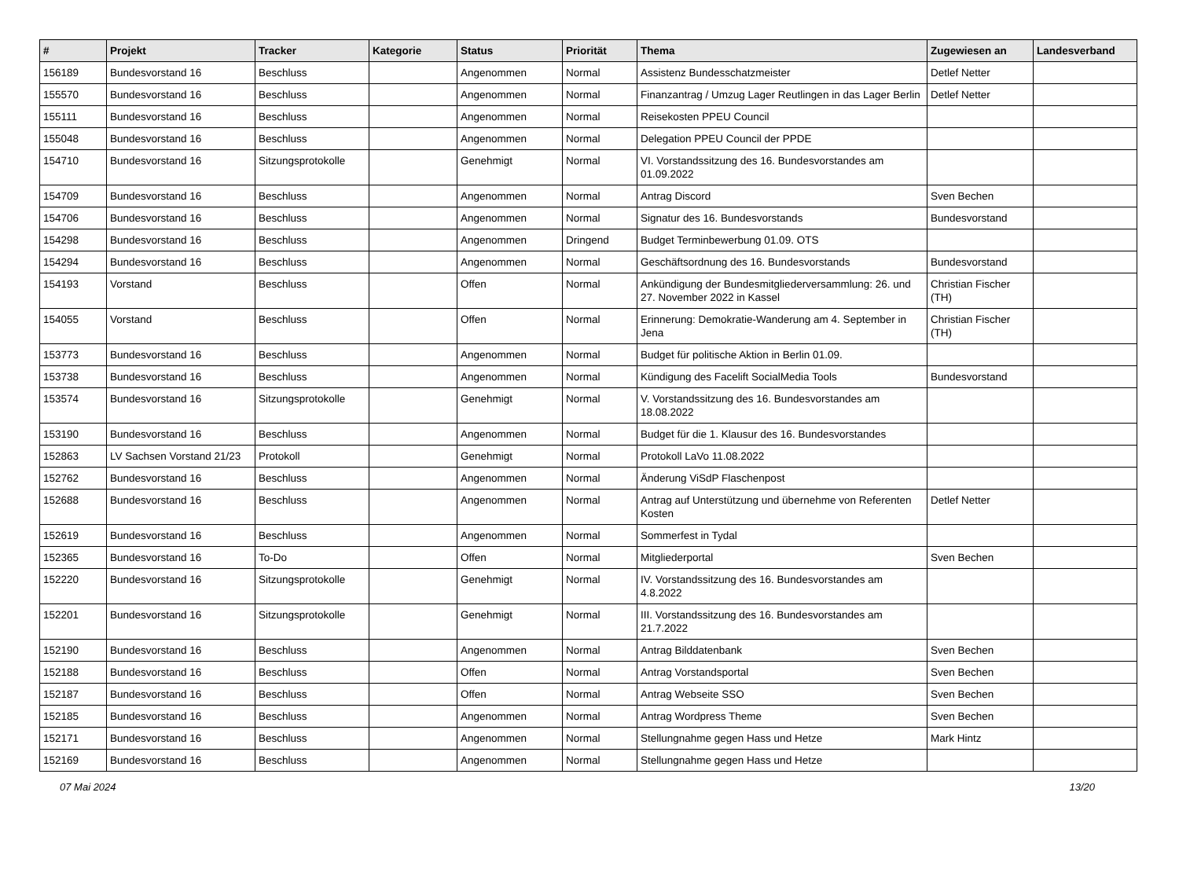| # | Projekt | Tracker | Kategorie | Status | Priorität | Thema | Zugewiesen an | Landesverband |
| --- | --- | --- | --- | --- | --- | --- | --- | --- |
| 156189 | Bundesvorstand 16 | Beschluss | | Angenommen | Normal | Assistenz Bundesschatzmeister | Detlef Netter | |
| 155570 | Bundesvorstand 16 | Beschluss | | Angenommen | Normal | Finanzantrag / Umzug Lager Reutlingen in das Lager Berlin | Detlef Netter | |
| 155111 | Bundesvorstand 16 | Beschluss | | Angenommen | Normal | Reisekosten PPEU Council | | |
| 155048 | Bundesvorstand 16 | Beschluss | | Angenommen | Normal | Delegation PPEU Council der PPDE | | |
| 154710 | Bundesvorstand 16 | Sitzungsprotokolle | | Genehmigt | Normal | VI. Vorstandssitzung des 16. Bundesvorstandes am 01.09.2022 | | |
| 154709 | Bundesvorstand 16 | Beschluss | | Angenommen | Normal | Antrag Discord | Sven Bechen | |
| 154706 | Bundesvorstand 16 | Beschluss | | Angenommen | Normal | Signatur des 16. Bundesvorstands | Bundesvorstand | |
| 154298 | Bundesvorstand 16 | Beschluss | | Angenommen | Dringend | Budget Terminbewerbung 01.09. OTS | | |
| 154294 | Bundesvorstand 16 | Beschluss | | Angenommen | Normal | Geschäftsordnung des 16. Bundesvorstands | Bundesvorstand | |
| 154193 | Vorstand | Beschluss | | Offen | Normal | Ankündigung der Bundesmitgliederversammlung: 26. und 27. November 2022 in Kassel | Christian Fischer (TH) | |
| 154055 | Vorstand | Beschluss | | Offen | Normal | Erinnerung: Demokratie-Wanderung am 4. September in Jena | Christian Fischer (TH) | |
| 153773 | Bundesvorstand 16 | Beschluss | | Angenommen | Normal | Budget für politische Aktion in Berlin 01.09. | | |
| 153738 | Bundesvorstand 16 | Beschluss | | Angenommen | Normal | Kündigung des Facelift SocialMedia Tools | Bundesvorstand | |
| 153574 | Bundesvorstand 16 | Sitzungsprotokolle | | Genehmigt | Normal | V. Vorstandssitzung des 16. Bundesvorstandes am 18.08.2022 | | |
| 153190 | Bundesvorstand 16 | Beschluss | | Angenommen | Normal | Budget für die 1. Klausur des 16. Bundesvorstandes | | |
| 152863 | LV Sachsen Vorstand 21/23 | Protokoll | | Genehmigt | Normal | Protokoll LaVo 11.08.2022 | | |
| 152762 | Bundesvorstand 16 | Beschluss | | Angenommen | Normal | Änderung ViSdP Flaschenpost | | |
| 152688 | Bundesvorstand 16 | Beschluss | | Angenommen | Normal | Antrag auf Unterstützung und übernehme von Referenten Kosten | Detlef Netter | |
| 152619 | Bundesvorstand 16 | Beschluss | | Angenommen | Normal | Sommerfest in Tydal | | |
| 152365 | Bundesvorstand 16 | To-Do | | Offen | Normal | Mitgliederportal | Sven Bechen | |
| 152220 | Bundesvorstand 16 | Sitzungsprotokolle | | Genehmigt | Normal | IV. Vorstandssitzung des 16. Bundesvorstandes am 4.8.2022 | | |
| 152201 | Bundesvorstand 16 | Sitzungsprotokolle | | Genehmigt | Normal | III. Vorstandssitzung des 16. Bundesvorstandes am 21.7.2022 | | |
| 152190 | Bundesvorstand 16 | Beschluss | | Angenommen | Normal | Antrag Bilddatenbank | Sven Bechen | |
| 152188 | Bundesvorstand 16 | Beschluss | | Offen | Normal | Antrag Vorstandsportal | Sven Bechen | |
| 152187 | Bundesvorstand 16 | Beschluss | | Offen | Normal | Antrag Webseite SSO | Sven Bechen | |
| 152185 | Bundesvorstand 16 | Beschluss | | Angenommen | Normal | Antrag Wordpress Theme | Sven Bechen | |
| 152171 | Bundesvorstand 16 | Beschluss | | Angenommen | Normal | Stellungnahme gegen Hass und Hetze | Mark Hintz | |
| 152169 | Bundesvorstand 16 | Beschluss | | Angenommen | Normal | Stellungnahme gegen Hass und Hetze | | |
07 Mai 2024 13/20